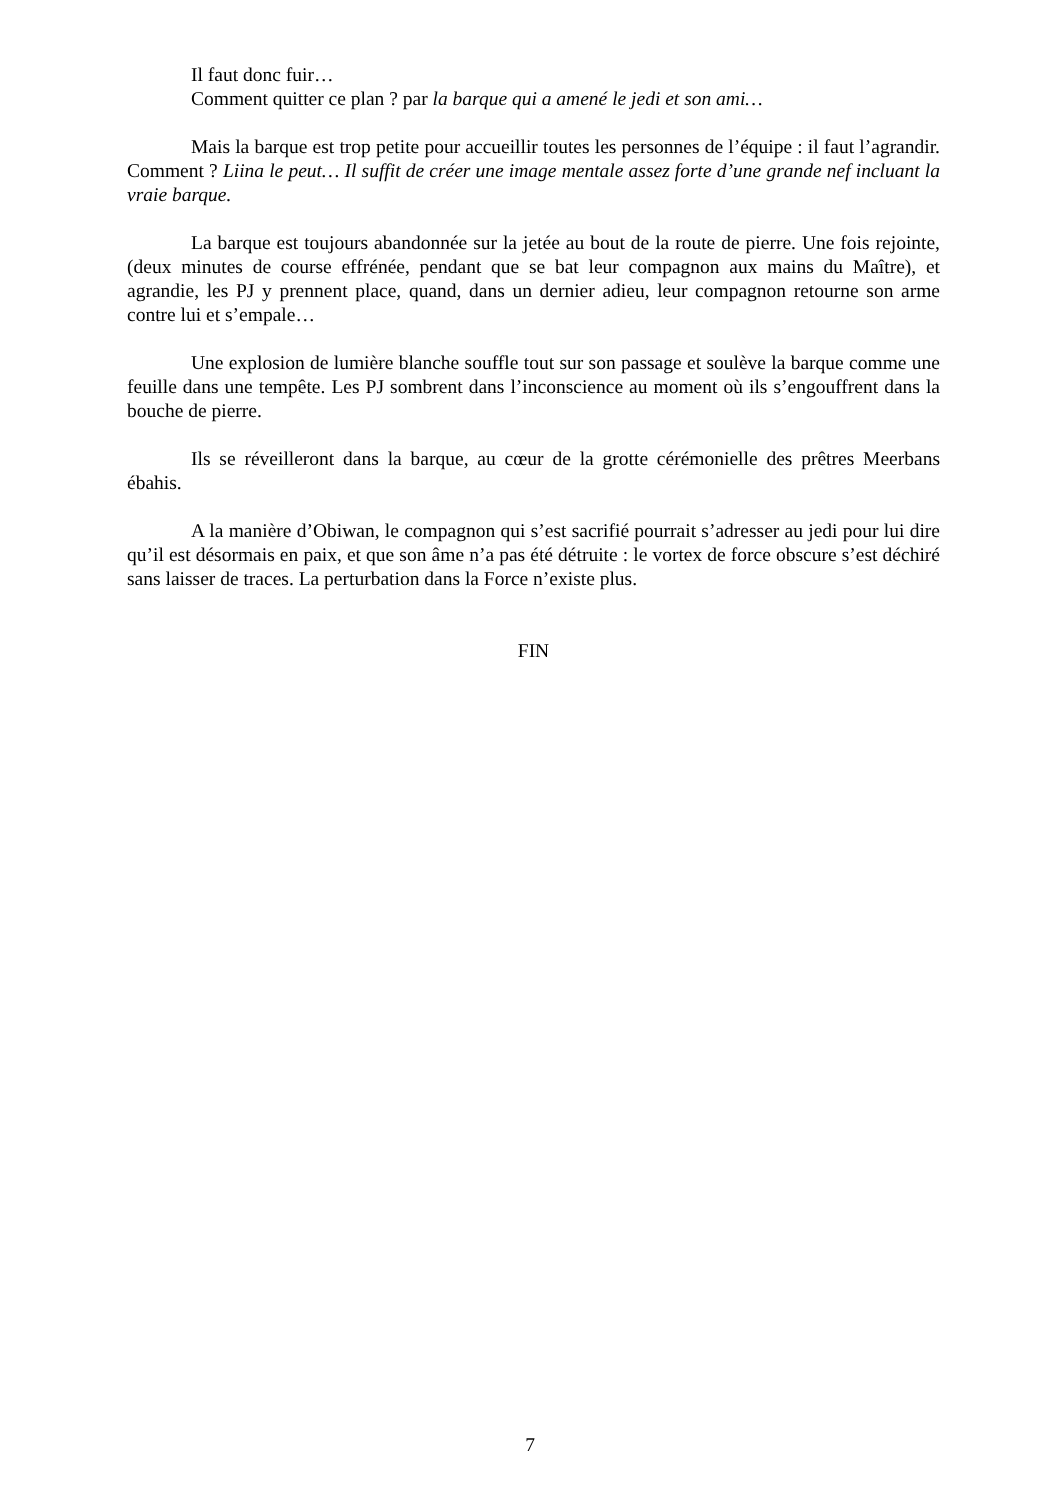Il faut donc fuir…
Comment quitter ce plan ? par la barque qui a amené le jedi et son ami…
Mais la barque est trop petite pour accueillir toutes les personnes de l’équipe : il faut l’agrandir. Comment ? Liina le peut… Il suffit de créer une image mentale assez forte d’une grande nef incluant la vraie barque.
La barque est toujours abandonnée sur la jetée au bout de la route de pierre. Une fois rejointe, (deux minutes de course effrénée, pendant que se bat leur compagnon aux mains du Maître), et agrandie, les PJ y prennent place, quand, dans un dernier adieu, leur compagnon retourne son arme contre lui et s’empale…
Une explosion de lumière blanche souffle tout sur son passage et soulève la barque comme une feuille dans une tempête. Les PJ sombrent dans l’inconscience au moment où ils s’engouffrent dans la bouche de pierre.
Ils se réveilleront dans la barque, au cœur de la grotte cérémonielle des prêtres Meerbans ébahis.
A la manière d’Obiwan, le compagnon qui s’est sacrifié pourrait s’adresser au jedi pour lui dire qu’il est désormais en paix, et que son âme n’a pas été détruite : le vortex de force obscure s’est déchiré sans laisser de traces. La perturbation dans la Force n’existe plus.
FIN
7